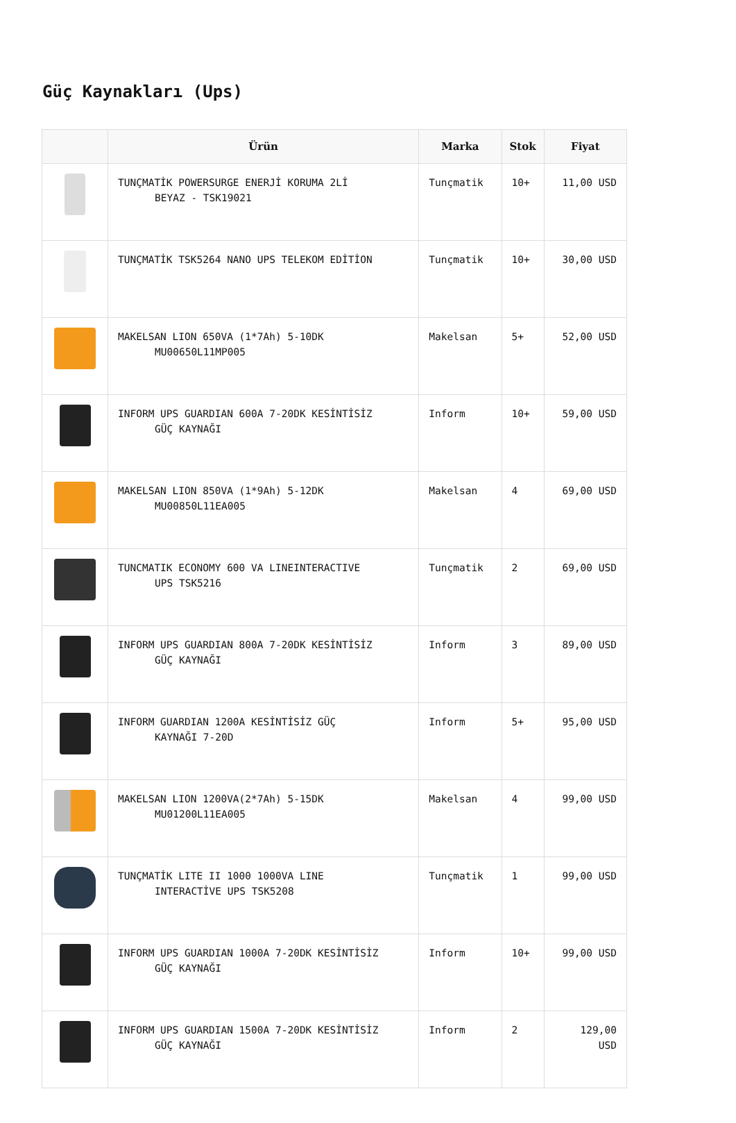Güç Kaynakları (Ups)
| | Ürün | Marka | Stok | Fiyat |
| --- | --- | --- | --- | --- |
| | TUNÇMATİK POWERSURGE ENERJİ KORUMA 2Lİ BEYAZ - TSK19021 | Tunçmatik | 10+ | 11,00 USD |
| | TUNÇMATİK TSK5264 NANO UPS TELEKOM EDİTİON | Tunçmatik | 10+ | 30,00 USD |
| | MAKELSAN LION 650VA (1*7Ah) 5-10DK MU00650L11MP005 | Makelsan | 5+ | 52,00 USD |
| | INFORM UPS GUARDIAN 600A 7-20DK KESİNTİSİZ GÜÇ KAYNAĞI | Inform | 10+ | 59,00 USD |
| | MAKELSAN LION 850VA (1*9Ah) 5-12DK MU00850L11EA005 | Makelsan | 4 | 69,00 USD |
| | TUNCMATIK ECONOMY 600 VA LINEINTERACTIVE UPS TSK5216 | Tunçmatik | 2 | 69,00 USD |
| | INFORM UPS GUARDIAN 800A 7-20DK KESİNTİSİZ GÜÇ KAYNAĞI | Inform | 3 | 89,00 USD |
| | INFORM GUARDIAN 1200A KESİNTİSİZ GÜÇ KAYNAĞI 7-20D | Inform | 5+ | 95,00 USD |
| | MAKELSAN LION 1200VA(2*7Ah) 5-15DK MU01200L11EA005 | Makelsan | 4 | 99,00 USD |
| | TUNÇMATİK LITE II 1000 1000VA LINE INTERACTİVE UPS TSK5208 | Tunçmatik | 1 | 99,00 USD |
| | INFORM UPS GUARDIAN 1000A 7-20DK KESİNTİSİZ GÜÇ KAYNAĞI | Inform | 10+ | 99,00 USD |
| | INFORM UPS GUARDIAN 1500A 7-20DK KESİNTİSİZ GÜÇ KAYNAĞI | Inform | 2 | 129,00 USD |